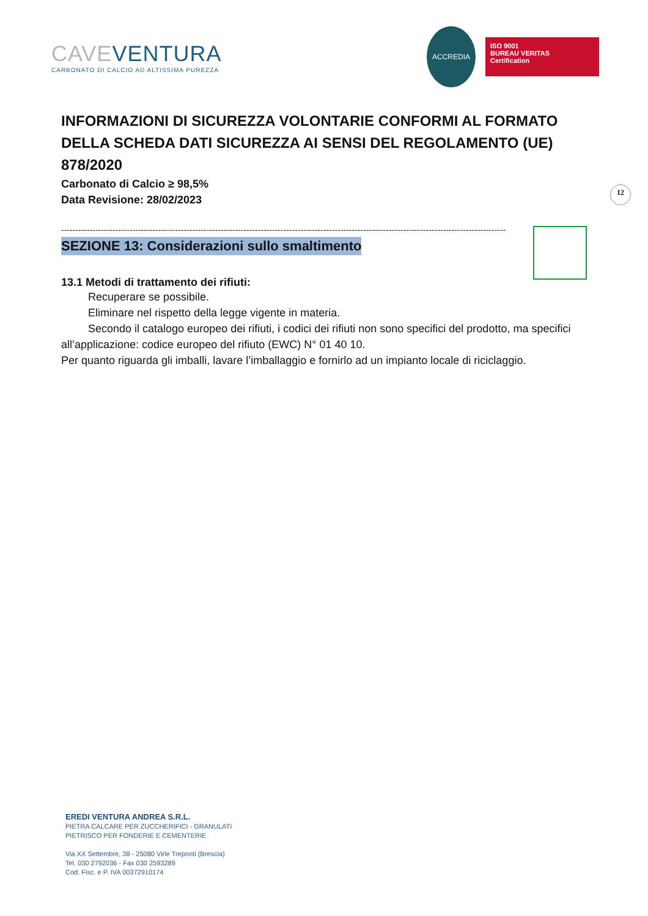CAVEVENTURA
CARBONATO DI CALCIO AD ALTISSIMA PUREZZA
ACCREDIA
ISO 9001
BUREAU VERITAS
Certification
12
INFORMAZIONI DI SICUREZZA VOLONTARIE CONFORMI AL FORMATO DELLA SCHEDA DATI SICUREZZA AI SENSI DEL REGOLAMENTO (UE) 878/2020
Carbonato di Calcio ≥ 98,5%
Data Revisione: 28/02/2023
------------------------------------------------------------------------------------------------------------------------------------------------------------
SEZIONE 13: Considerazioni sullo smaltimento
13.1 Metodi di trattamento dei rifiuti:
Recuperare se possibile.
Eliminare nel rispetto della legge vigente in materia.
Secondo il catalogo europeo dei rifiuti, i codici dei rifiuti non sono specifici del prodotto, ma specifici all’applicazione: codice europeo del rifiuto (EWC) N° 01 40 10.
Per quanto riguarda gli imballi, lavare l’imballaggio e fornirlo ad un impianto locale di riciclaggio.
EREDI VENTURA ANDREA S.R.L.
PIETRA CALCARE PER ZUCCHERIFICI - GRANULATI
PIETRISCO PER FONDERIE E CEMENTERIE
Via XX Settembre, 38 - 25080 Virle Treponti (Brescia)
Tel. 030 2792036 - Fax 030 2593289
Cod. Fisc. e P. IVA 00372910174